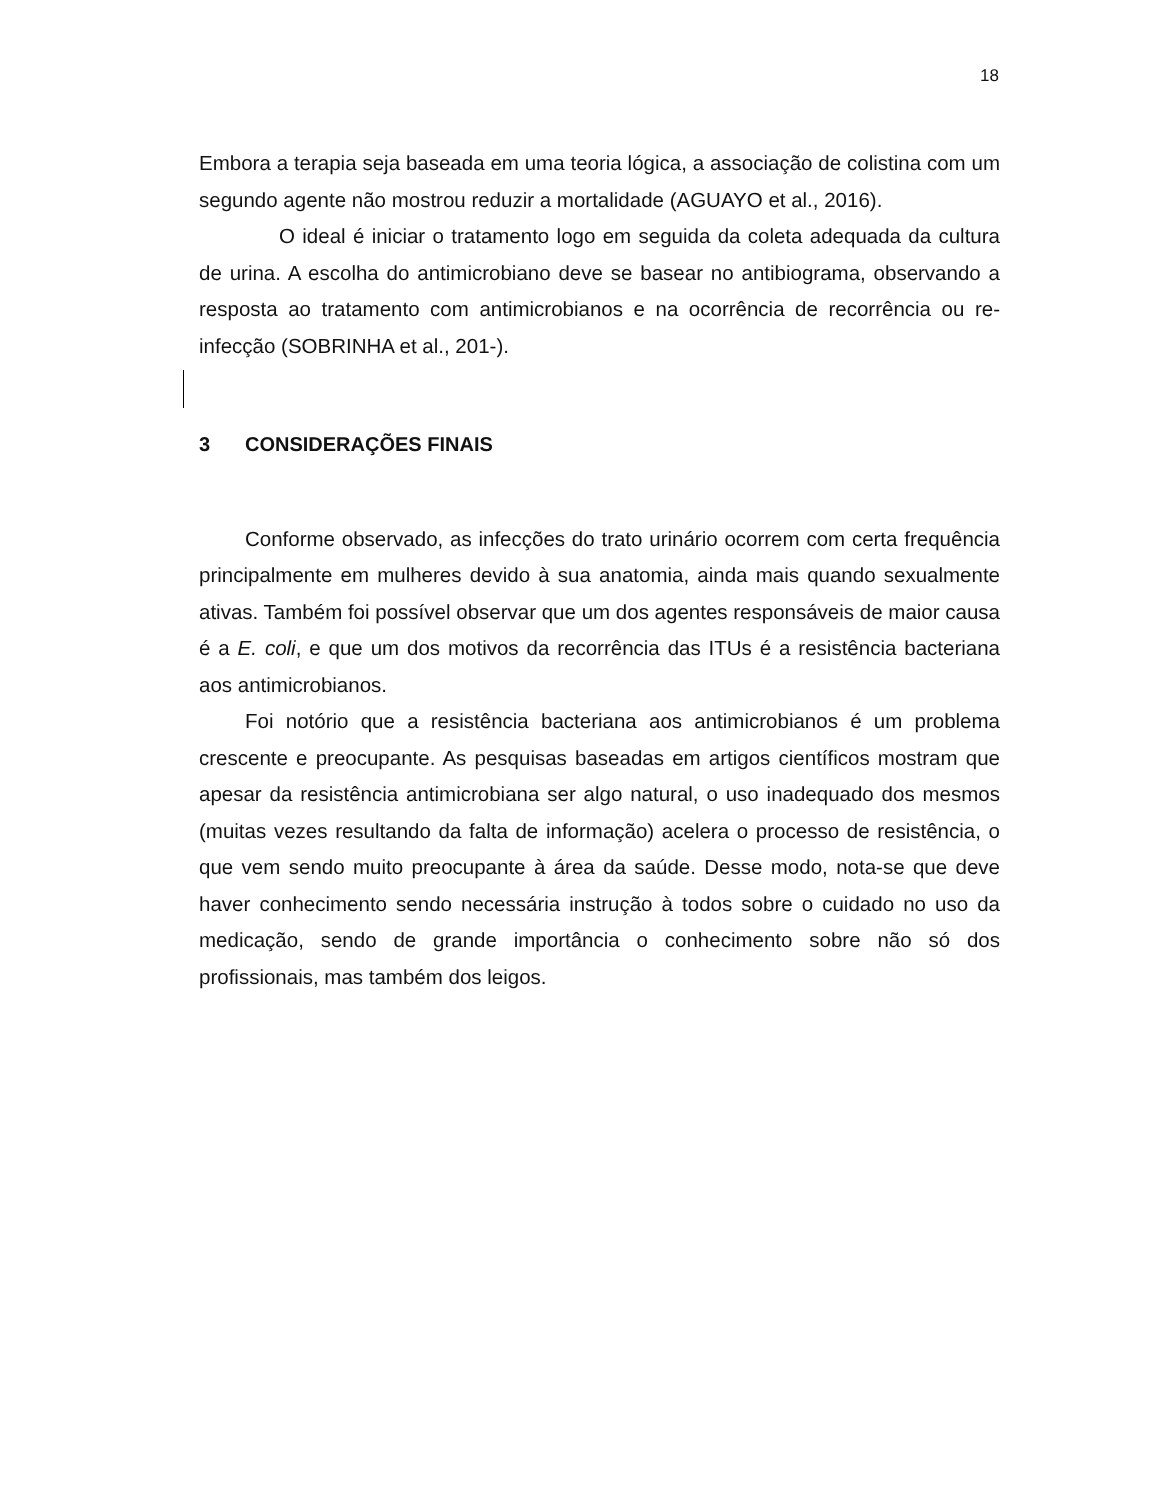18
Embora a terapia seja baseada em uma teoria lógica, a associação de colistina com um segundo agente não mostrou reduzir a mortalidade (AGUAYO et al., 2016).
O ideal é iniciar o tratamento logo em seguida da coleta adequada da cultura de urina. A escolha do antimicrobiano deve se basear no antibiograma, observando a resposta ao tratamento com antimicrobianos e na ocorrência de recorrência ou re-infecção (SOBRINHA et al., 201-).
3 CONSIDERAÇÕES FINAIS
Conforme observado, as infecções do trato urinário ocorrem com certa frequência principalmente em mulheres devido à sua anatomia, ainda mais quando sexualmente ativas. Também foi possível observar que um dos agentes responsáveis de maior causa é a E. coli, e que um dos motivos da recorrência das ITUs é a resistência bacteriana aos antimicrobianos.
Foi notório que a resistência bacteriana aos antimicrobianos é um problema crescente e preocupante. As pesquisas baseadas em artigos científicos mostram que apesar da resistência antimicrobiana ser algo natural, o uso inadequado dos mesmos (muitas vezes resultando da falta de informação) acelera o processo de resistência, o que vem sendo muito preocupante à área da saúde. Desse modo, nota-se que deve haver conhecimento sendo necessária instrução à todos sobre o cuidado no uso da medicação, sendo de grande importância o conhecimento sobre não só dos profissionais, mas também dos leigos.